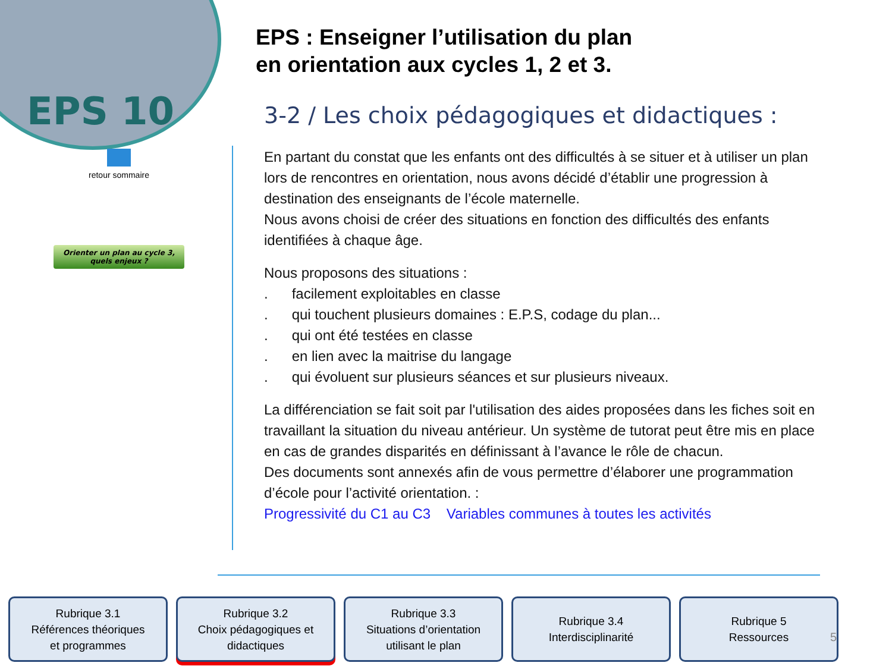EPS 10
retour sommaire
Orienter un plan au cycle 3,
quels enjeux ?
EPS : Enseigner l’utilisation du plan
en orientation aux cycles 1, 2 et 3.
3-2 / Les choix pédagogiques et didactiques :
En partant du constat que les enfants ont des difficultés à se situer et à utiliser un plan lors de rencontres en orientation, nous avons décidé d’établir une progression à destination des enseignants de l’école maternelle.
Nous avons choisi de créer des situations en fonction des difficultés des enfants identifiées à chaque âge.
Nous proposons des situations :
. facilement exploitables en classe
. qui touchent plusieurs domaines : E.P.S, codage du plan...
. qui ont été testées en classe
. en lien avec la maitrise du langage
. qui évoluent sur plusieurs séances et sur plusieurs niveaux.
La différenciation se fait soit par l'utilisation des aides proposées dans les fiches soit en travaillant la situation du niveau antérieur. Un système de tutorat peut être mis en place en cas de grandes disparités en définissant à l’avance le rôle de chacun.
Des documents sont annexés afin de vous permettre d’élaborer une programmation d’école pour l’activité orientation. :
Progressivité du C1 au C3 Variables communes à toutes les activités
Rubrique 3.1
Références théoriques
et programmes
Rubrique 3.2
Choix pédagogiques et
didactiques
Rubrique 3.3
Situations d’orientation
utilisant le plan
Rubrique 3.4
Interdisciplinarité
Rubrique 5
Ressources
5